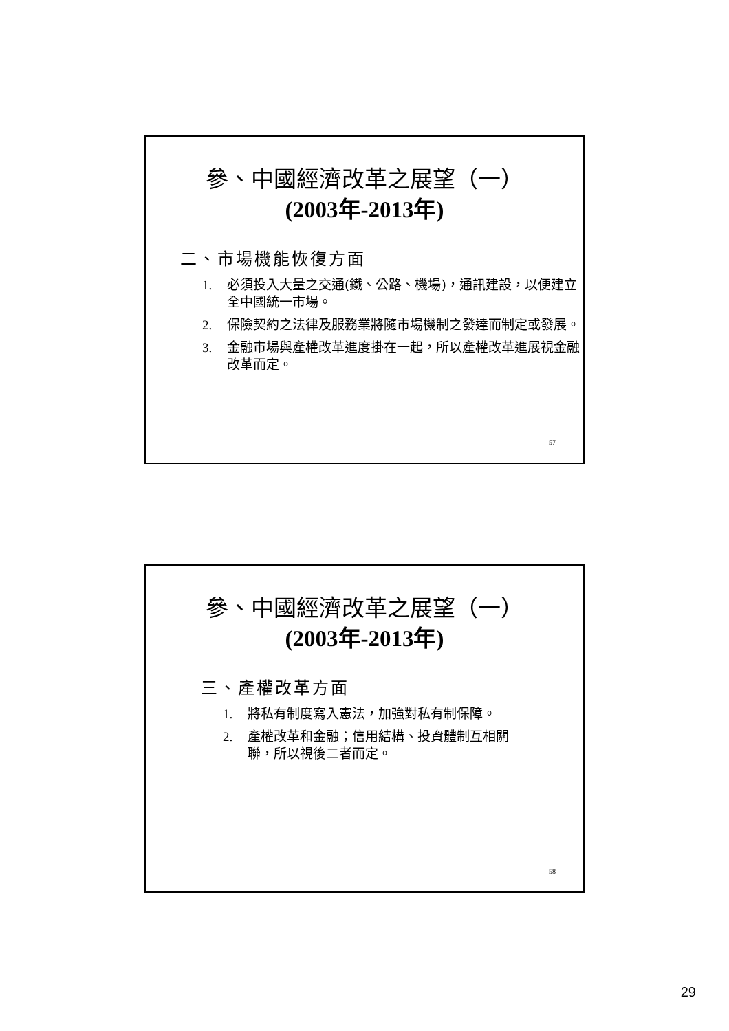參、中國經濟改革之展望（一）
(2003年-2013年)
二、市場機能恢復方面
1. 必須投入大量之交通(鐵、公路、機場)，通訊建設，以便建立全中國統一市場。
2. 保險契約之法律及服務業將隨市場機制之發達而制定或發展。
3. 金融市場與產權改革進度掛在一起，所以產權改革進展視金融改革而定。
57
參、中國經濟改革之展望（一）
(2003年-2013年)
三、產權改革方面
1. 將私有制度寫入憲法，加強對私有制保障。
2. 產權改革和金融；信用結構、投資體制互相關聯，所以視後二者而定。
58
29